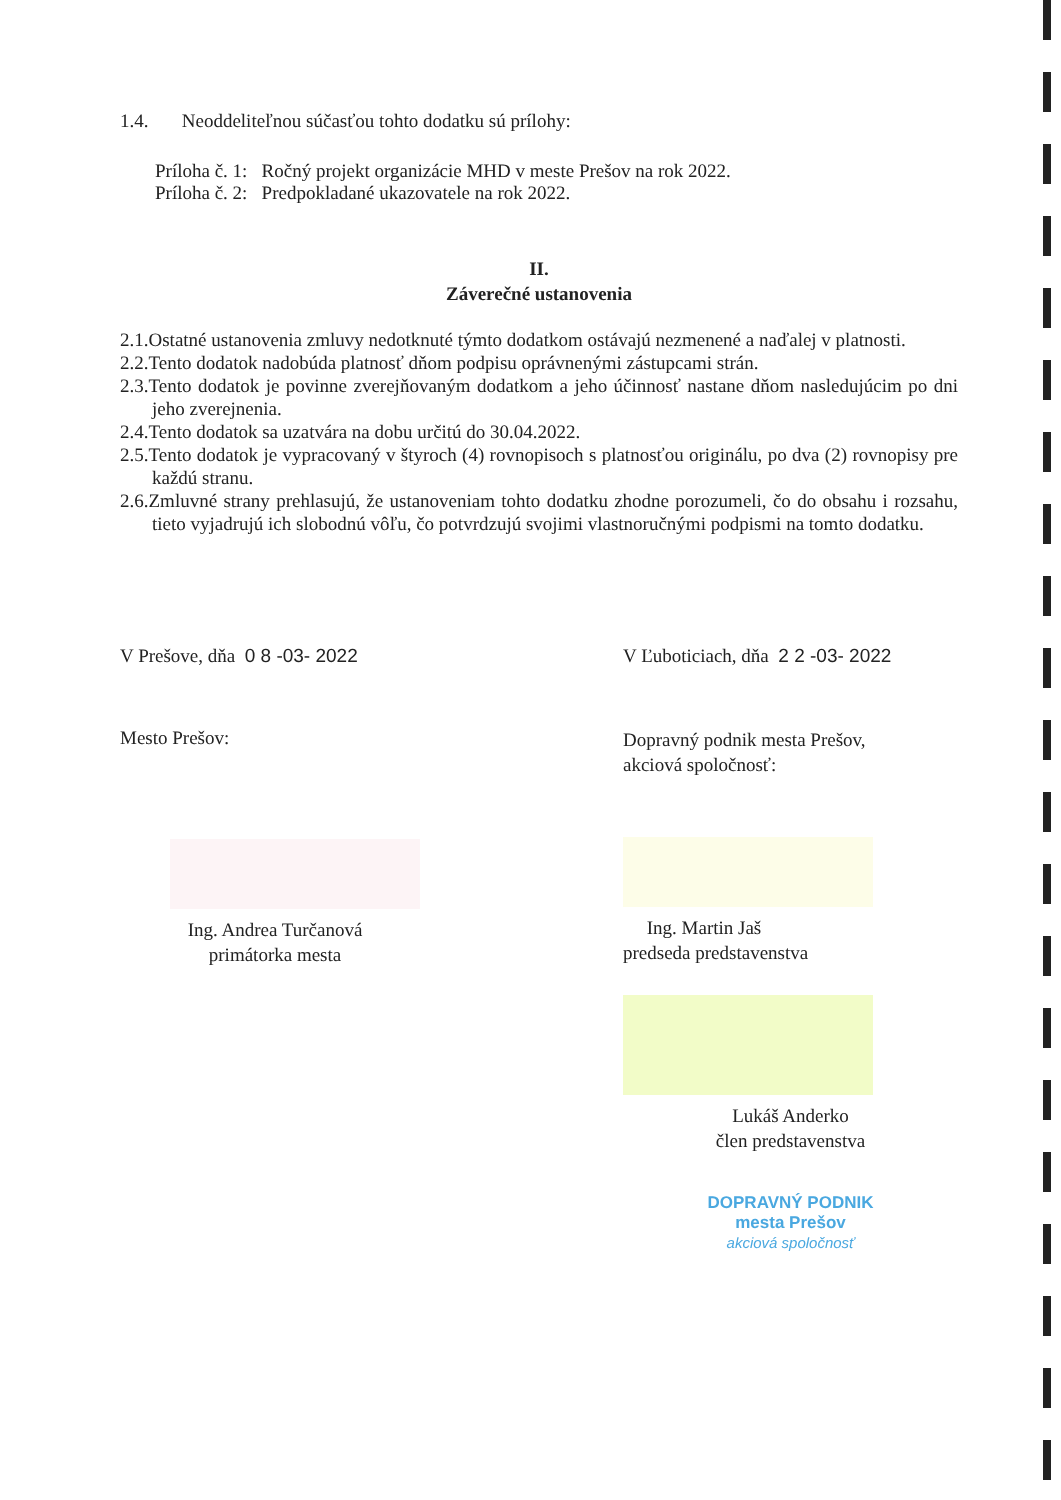1.4. Neoddeliteľnou súčasťou tohto dodatku sú prílohy:
Príloha č. 1: Ročný projekt organizácie MHD v meste Prešov na rok 2022.
Príloha č. 2: Predpokladané ukazovatele na rok 2022.
II.
Záverečné ustanovenia
2.1.Ostatné ustanovenia zmluvy nedotknuté týmto dodatkom ostávajú nezmenené a naďalej v platnosti.
2.2.Tento dodatok nadobúda platnosť dňom podpisu oprávnenými zástupcami strán.
2.3.Tento dodatok je povinne zverejňovaným dodatkom a jeho účinnosť nastane dňom nasledujúcim po dni jeho zverejnenia.
2.4.Tento dodatok sa uzatvára na dobu určitú do 30.04.2022.
2.5.Tento dodatok je vypracovaný v štyroch (4) rovnopisoch s platnosťou originálu, po dva (2) rovnopisy pre každú stranu.
2.6.Zmluvné strany prehlasujú, že ustanoveniam tohto dodatku zhodne porozumeli, čo do obsahu i rozsahu, tieto vyjadrujú ich slobodnú vôľu, čo potvrdzujú svojimi vlastnoručnými podpismi na tomto dodatku.
V Prešove, dňa 0 8 -03- 2022
Mesto Prešov:
Ing. Andrea Turčanová
primátorka mesta
V Ľuboticiach, dňa 2 2 -03- 2022
Dopravný podnik mesta Prešov,
akciová spoločnosť:
Ing. Martin Jaš
predseda predstavenstva
Lukáš Anderko
člen predstavenstva
DOPRAVNÝ PODNIK
mesta Prešov
akciová spoločnosť